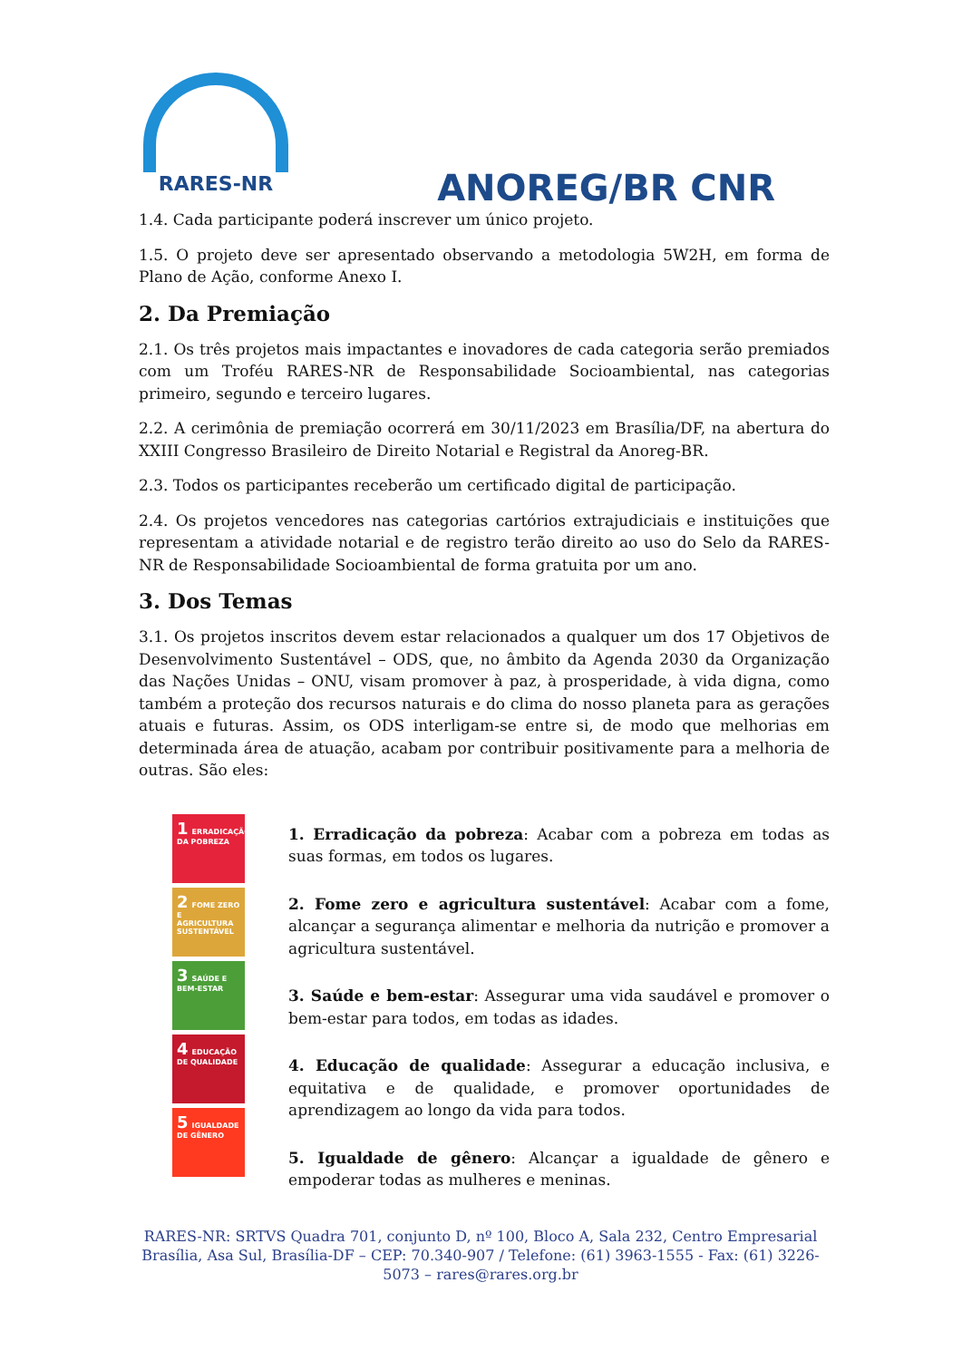RARES-NR
ANOREG/BR CNR
1.4. Cada participante poderá inscrever um único projeto.
1.5. O projeto deve ser apresentado observando a metodologia 5W2H, em forma de Plano de Ação, conforme Anexo I.
2. Da Premiação
2.1. Os três projetos mais impactantes e inovadores de cada categoria serão premiados com um Troféu RARES-NR de Responsabilidade Socioambiental, nas categorias primeiro, segundo e terceiro lugares.
2.2. A cerimônia de premiação ocorrerá em 30/11/2023 em Brasília/DF, na abertura do XXIII Congresso Brasileiro de Direito Notarial e Registral da Anoreg-BR.
2.3. Todos os participantes receberão um certificado digital de participação.
2.4. Os projetos vencedores nas categorias cartórios extrajudiciais e instituições que representam a atividade notarial e de registro terão direito ao uso do Selo da RARES-NR de Responsabilidade Socioambiental de forma gratuita por um ano.
3. Dos Temas
3.1. Os projetos inscritos devem estar relacionados a qualquer um dos 17 Objetivos de Desenvolvimento Sustentável – ODS, que, no âmbito da Agenda 2030 da Organização das Nações Unidas – ONU, visam promover à paz, à prosperidade, à vida digna, como também a proteção dos recursos naturais e do clima do nosso planeta para as gerações atuais e futuras. Assim, os ODS interligam-se entre si, de modo que melhorias em determinada área de atuação, acabam por contribuir positivamente para a melhoria de outras. São eles:
1 ERRADICAÇÃO DA POBREZA
2 FOME ZERO E AGRICULTURA SUSTENTÁVEL
3 SAÚDE E BEM-ESTAR
4 EDUCAÇÃO DE QUALIDADE
5 IGUALDADE DE GÊNERO
1. Erradicação da pobreza: Acabar com a pobreza em todas as suas formas, em todos os lugares.
2. Fome zero e agricultura sustentável: Acabar com a fome, alcançar a segurança alimentar e melhoria da nutrição e promover a agricultura sustentável.
3. Saúde e bem-estar: Assegurar uma vida saudável e promover o bem-estar para todos, em todas as idades.
4. Educação de qualidade: Assegurar a educação inclusiva, e equitativa e de qualidade, e promover oportunidades de aprendizagem ao longo da vida para todos.
5. Igualdade de gênero: Alcançar a igualdade de gênero e empoderar todas as mulheres e meninas.
RARES-NR: SRTVS Quadra 701, conjunto D, nº 100, Bloco A, Sala 232, Centro Empresarial Brasília, Asa Sul, Brasília-DF – CEP: 70.340-907 / Telefone: (61) 3963-1555 - Fax: (61) 3226-5073 – rares@rares.org.br